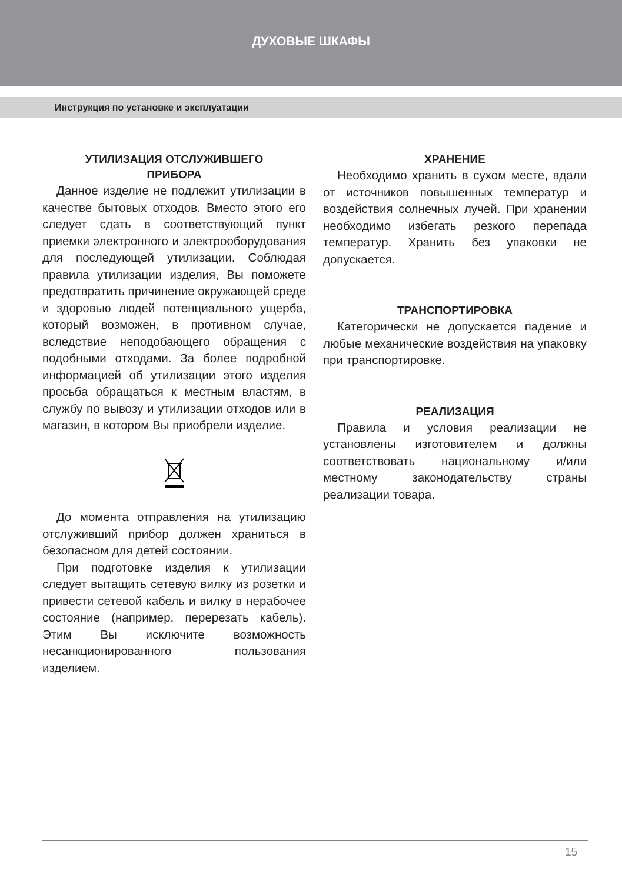ДУХОВЫЕ ШКАФЫ
Инструкция по установке и эксплуатации
УТИЛИЗАЦИЯ ОТСЛУЖИВШЕГО
ПРИБОРА
Данное изделие не подлежит утилизации в качестве бытовых отходов. Вместо этого его следует сдать в соответствующий пункт приемки электронного и электрооборудования для последующей утилизации. Соблюдая правила утилизации изделия, Вы поможете предотвратить причинение окружающей среде и здоровью людей потенциального ущерба, который возможен, в противном случае, вследствие неподобающего обращения с подобными отходами. За более подробной информацией об утилизации этого изделия просьба обращаться к местным властям, в службу по вывозу и утилизации отходов или в магазин, в котором Вы приобрели изделие.
До момента отправления на утилизацию отслуживший прибор должен храниться в безопасном для детей состоянии.
При подготовке изделия к утилизации следует вытащить сетевую вилку из розетки и привести сетевой кабель и вилку в нерабочее состояние (например, перерезать кабель). Этим Вы исключите возможность несанкционированного пользования изделием.
ХРАНЕНИЕ
Необходимо хранить в сухом месте, вдали от источников повышенных температур и воздействия солнечных лучей. При хранении необходимо избегать резкого перепада температур. Хранить без упаковки не допускается.
ТРАНСПОРТИРОВКА
Категорически не допускается падение и любые механические воздействия на упаковку при транспортировке.
РЕАЛИЗАЦИЯ
Правила и условия реализации не установлены изготовителем и должны соответствовать национальному и/или местному законодательству страны реализации товара.
15